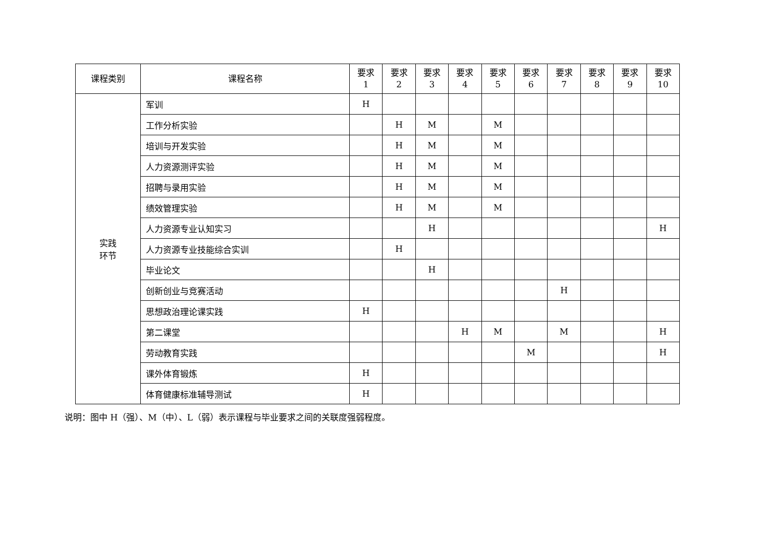| 课程类别 | 课程名称 | 要求 1 | 要求 2 | 要求 3 | 要求 4 | 要求 5 | 要求 6 | 要求 7 | 要求 8 | 要求 9 | 要求 10 |
| --- | --- | --- | --- | --- | --- | --- | --- | --- | --- | --- | --- |
| 实践 环节 | 军训 | H | | | | | | | | | |
| | 工作分析实验 | | H | M | | M | | | | | |
| | 培训与开发实验 | | H | M | | M | | | | | |
| | 人力资源测评实验 | | H | M | | M | | | | | |
| | 招聘与录用实验 | | H | M | | M | | | | | |
| | 绩效管理实验 | | H | M | | M | | | | | |
| | 人力资源专业认知实习 | | | H | | | | | | | H |
| | 人力资源专业技能综合实训 | | H | | | | | | | | |
| | 毕业论文 | | | H | | | | | | | |
| | 创新创业与竞赛活动 | | | | | | | H | | | |
| | 思想政治理论课实践 | H | | | | | | | | | |
| | 第二课堂 | | | | H | M | | M | | | H |
| | 劳动教育实践 | | | | | | M | | | | H |
| | 课外体育锻炼 | H | | | | | | | | | |
| | 体育健康标准辅导测试 | H | | | | | | | | | |
说明：图中 H（强）、M（中）、L（弱）表示课程与毕业要求之间的关联度强弱程度。